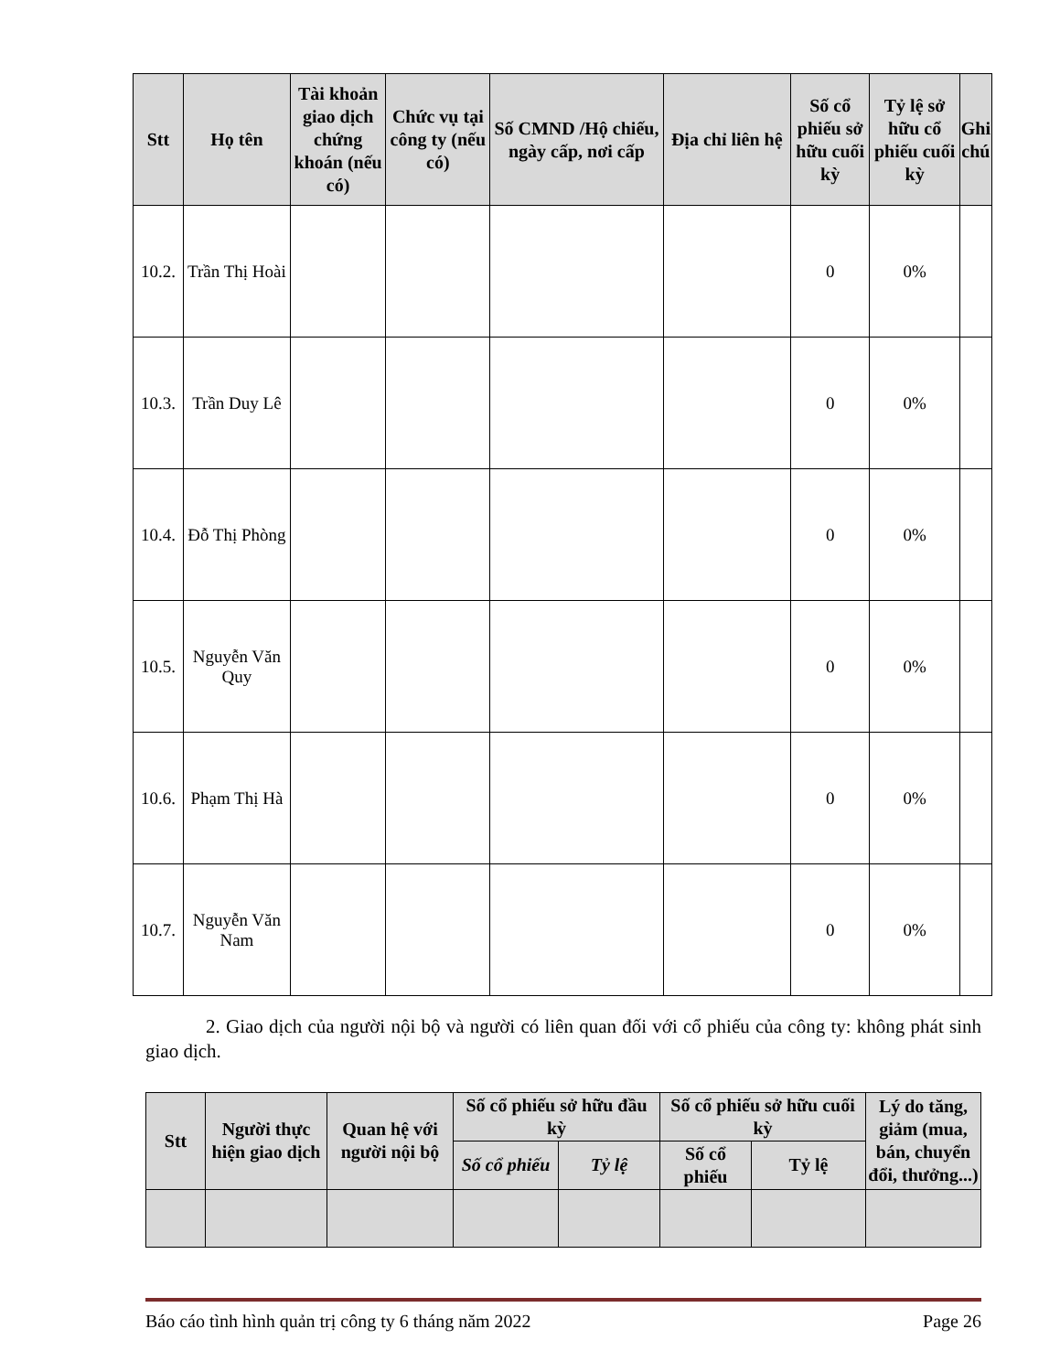| Stt | Họ tên | Tài khoản giao dịch chứng khoán (nếu có) | Chức vụ tại công ty (nếu có) | Số CMND /Hộ chiếu, ngày cấp, nơi cấp | Địa chỉ liên hệ | Số cổ phiếu sở hữu cuối kỳ | Tỷ lệ sở hữu cổ phiếu cuối kỳ | Ghi chú |
| --- | --- | --- | --- | --- | --- | --- | --- | --- |
| 10.2. | Trần Thị Hoài | | | | | 0 | 0% | |
| 10.3. | Trần Duy Lê | | | | | 0 | 0% | |
| 10.4. | Đỗ Thị Phòng | | | | | 0 | 0% | |
| 10.5. | Nguyễn Văn Quy | | | | | 0 | 0% | |
| 10.6. | Phạm Thị Hà | | | | | 0 | 0% | |
| 10.7. | Nguyễn Văn Nam | | | | | 0 | 0% | |
2. Giao dịch của người nội bộ và người có liên quan đối với cổ phiếu của công ty: không phát sinh giao dịch.
| Stt | Người thực hiện giao dịch | Quan hệ với người nội bộ | Số cổ phiếu sở hữu đầu kỳ | | Số cổ phiếu sở hữu cuối kỳ | | Lý do tăng, giảm (mua, bán, chuyển đổi, thưởng...) |
| --- | --- | --- | --- | --- | --- | --- | --- |
| | | | Số cổ phiếu | Tỷ lệ | Số cổ phiếu | Tỷ lệ | |
Báo cáo tình hình quản trị công ty 6 tháng năm 2022 Page 26